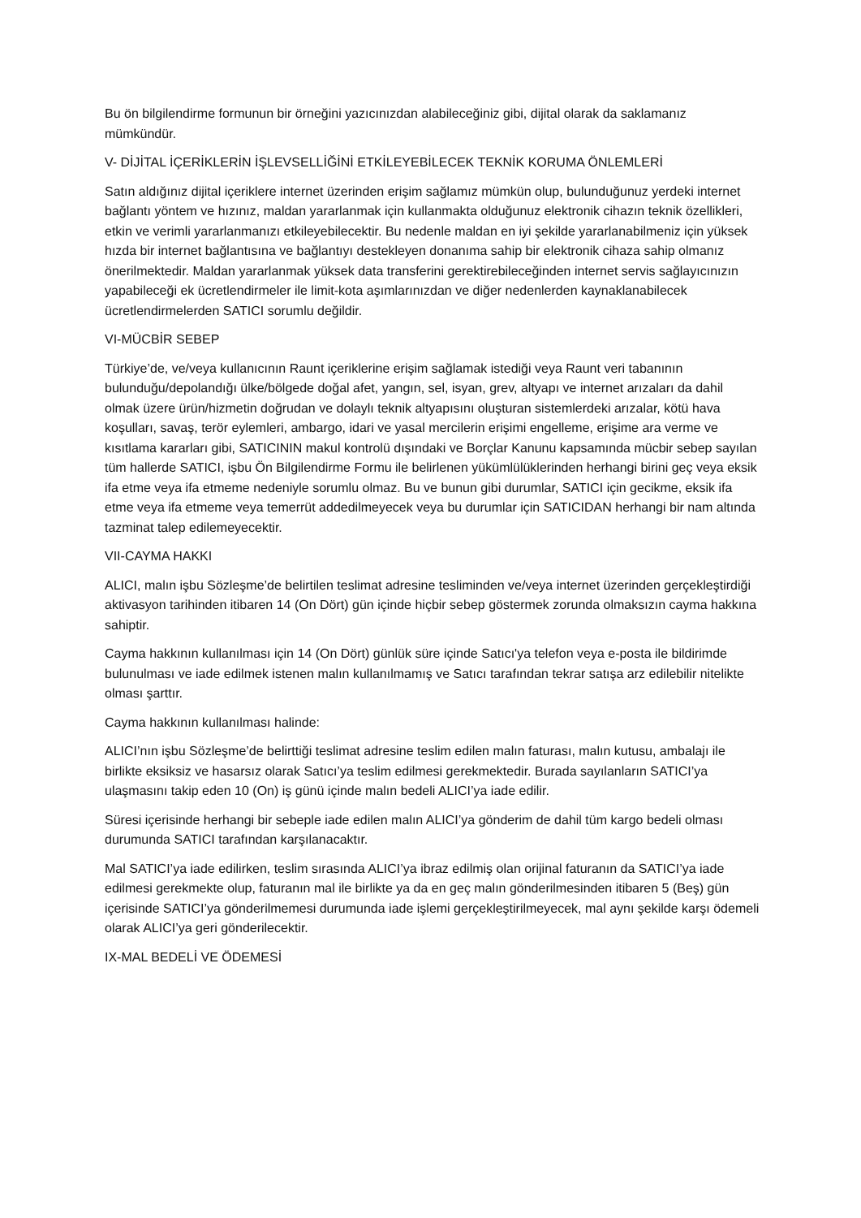Bu ön bilgilendirme formunun bir örneğini yazıcınızdan alabileceğiniz gibi, dijital olarak da saklamanız mümkündür.
V- DİJİTAL İÇERİKLERİN İŞLEVSELLİĞİNİ ETKİLEYEBİLECEK TEKNİK KORUMA ÖNLEMLERİ
Satın aldığınız dijital içeriklere internet üzerinden erişim sağlamız mümkün olup, bulunduğunuz yerdeki internet bağlantı yöntem ve hızınız, maldan yararlanmak için kullanmakta olduğunuz elektronik cihazın teknik özellikleri, etkin ve verimli yararlanmanızı etkileyebilecektir. Bu nedenle maldan en iyi şekilde yararlanabilmeniz için yüksek hızda bir internet bağlantısına ve bağlantıyı destekleyen donanıma sahip bir elektronik cihaza sahip olmanız önerilmektedir. Maldan yararlanmak yüksek data transferini gerektirebileceğinden internet servis sağlayıcınızın yapabileceği ek ücretlendirmeler ile limit-kota aşımlarınızdan ve diğer nedenlerden kaynaklanabilecek ücretlendirmelerden SATICI sorumlu değildir.
VI-MÜCBİR SEBEP
Türkiye’de, ve/veya kullanıcının Raunt içeriklerine erişim sağlamak istediği veya Raunt veri tabanının bulunduğu/depolandığı ülke/bölgede doğal afet, yangın, sel, isyan, grev, altyapı ve internet arızaları da dahil olmak üzere ürün/hizmetin doğrudan ve dolaylı teknik altyapısını oluşturan sistemlerdeki arızalar, kötü hava koşulları, savaş, terör eylemleri, ambargo, idari ve yasal mercilerin erişimi engelleme, erişime ara verme ve kısıtlama kararları gibi, SATICININ makul kontrolü dışındaki ve Borçlar Kanunu kapsamında mücbir sebep sayılan tüm hallerde SATICI, işbu Ön Bilgilendirme Formu ile belirlenen yükümlülüklerinden herhangi birini geç veya eksik ifa etme veya ifa etmeme nedeniyle sorumlu olmaz. Bu ve bunun gibi durumlar, SATICI için gecikme, eksik ifa etme veya ifa etmeme veya temerrüt addedilmeyecek veya bu durumlar için SATICIDAN herhangi bir nam altında tazminat talep edilemeyecektir.
VII-CAYMA HAKKI
ALICI, malın işbu Sözleşme’de belirtilen teslimat adresine tesliminden ve/veya internet üzerinden gerçekleştirdiği aktivasyon tarihinden itibaren 14 (On Dört) gün içinde hiçbir sebep göstermek zorunda olmaksızın cayma hakkına sahiptir.
Cayma hakkının kullanılması için 14 (On Dört) günlük süre içinde Satıcı'ya telefon veya e-posta ile bildirimde bulunulması ve iade edilmek istenen malın kullanılmamış ve Satıcı tarafından tekrar satışa arz edilebilir nitelikte olması şarttır.
Cayma hakkının kullanılması halinde:
ALICI’nın işbu Sözleşme’de belirttiği teslimat adresine teslim edilen malın faturası, malın kutusu, ambalajı ile birlikte eksiksiz ve hasarsız olarak Satıcı’ya teslim edilmesi gerekmektedir. Burada sayılanların SATICI’ya ulaşmasını takip eden 10 (On) iş günü içinde malın bedeli ALICI’ya iade edilir.
Süresi içerisinde herhangi bir sebeple iade edilen malın ALICI’ya gönderim de dahil tüm kargo bedeli olması durumunda SATICI tarafından karşılanacaktır.
Mal SATICI’ya iade edilirken, teslim sırasında ALICI’ya ibraz edilmiş olan orijinal faturanın da SATICI’ya iade edilmesi gerekmekte olup, faturanın mal ile birlikte ya da en geç malın gönderilmesinden itibaren 5 (Beş) gün içerisinde SATICI’ya gönderilmemesi durumunda iade işlemi gerçekleştirilmeyecek, mal aynı şekilde karşı ödemeli olarak ALICI’ya geri gönderilecektir.
IX-MAL BEDELİ VE ÖDEMESİ